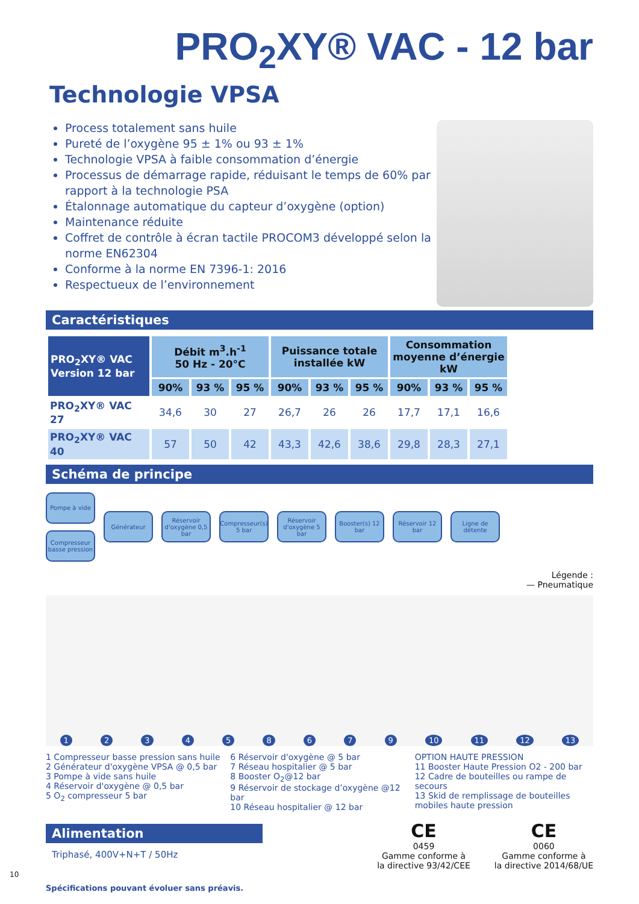PRO<sub>2</sub>XY® VAC - 12 bar
Technologie VPSA
Process totalement sans huile
Pureté de l’oxygène 95 ± 1% ou 93 ± 1%
Technologie VPSA à faible consommation d’énergie
Processus de démarrage rapide, réduisant le temps de 60% par rapport à la technologie PSA
Étalonnage automatique du capteur d’oxygène (option)
Maintenance réduite
Coffret de contrôle à écran tactile PROCOM3 développé selon la norme EN62304
Conforme à la norme EN 7396-1: 2016
Respectueux de l’environnement
Caractéristiques
| PRO<sub>2</sub>XY® VAC Version 12 bar | Débit m<sup>3</sup>.h<sup>-1</sup> 50 Hz - 20°C | | | Puissance totale installée kW | | | Consommation moyenne d’énergie kW | | |
| --- | --- | --- | --- | --- | --- | --- | --- | --- | --- |
| | 90% | 93 % | 95 % | 90% | 93 % | 95 % | 90% | 93 % | 95 % |
| PRO<sub>2</sub>XY® VAC 27 | 34,6 | 30 | 27 | 26,7 | 26 | 26 | 17,7 | 17,1 | 16,6 |
| PRO<sub>2</sub>XY® VAC 40 | 57 | 50 | 42 | 43,3 | 42,6 | 38,6 | 29,8 | 28,3 | 27,1 |
Schéma de principe
Pompe à vide
Compresseur basse pression
Générateur
Réservoir d'oxygène 0,5 bar
Compresseur(s) 5 bar
Réservoir d'oxygène 5 bar
Booster(s) 12 bar
Réservoir 12 bar
Ligne de détente
Légende :
— Pneumatique
123458679 10 11 12 13
1 Compresseur basse pression sans huile
2 Générateur d'oxygène VPSA @ 0,5 bar
3 Pompe à vide sans huile
4 Réservoir d'oxygène @ 0,5 bar
5 O<sub>2</sub> compresseur 5 bar
6 Réservoir d'oxygène @ 5 bar
7 Réseau hospitalier @ 5 bar
8 Booster O<sub>2</sub>@12 bar
9 Réservoir de stockage d’oxygène @12 bar
10 Réseau hospitalier @ 12 bar
OPTION HAUTE PRESSION
11 Booster Haute Pression O2 - 200 bar
12 Cadre de bouteilles ou rampe de secours
13 Skid de remplissage de bouteilles mobiles haute pression
Alimentation
Triphasé, 400V+N+T / 50Hz
CE
0459
Gamme conforme à
la directive 93/42/CEE
CE
0060
Gamme conforme à
la directive 2014/68/UE
10
Spécifications pouvant évoluer sans préavis.